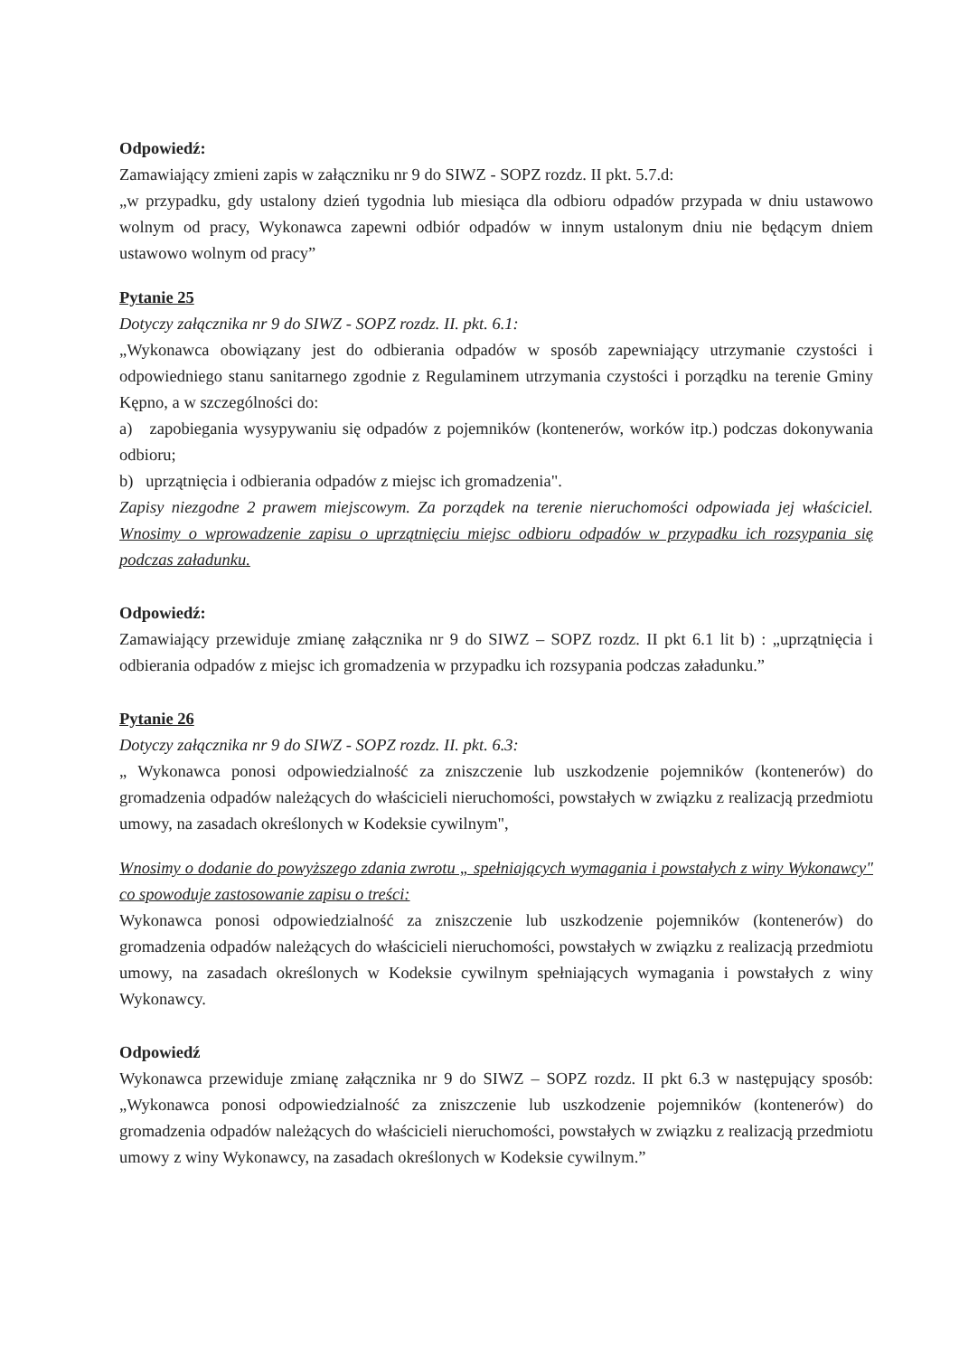Odpowiedź:
Zamawiający zmieni zapis w załączniku nr 9 do SIWZ - SOPZ rozdz. II pkt. 5.7.d:
„w przypadku, gdy ustalony dzień tygodnia lub miesiąca dla odbioru odpadów przypada w dniu ustawowo wolnym od pracy, Wykonawca zapewni odbiór odpadów w innym ustalonym dniu nie będącym dniem ustawowo wolnym od pracy”
Pytanie 25
Dotyczy załącznika nr 9 do SIWZ - SOPZ rozdz. II. pkt. 6.1:
„Wykonawca obowiązany jest do odbierania odpadów w sposób zapewniający utrzymanie czystości i odpowiedniego stanu sanitarnego zgodnie z Regulaminem utrzymania czystości i porządku na terenie Gminy Kępno, a w szczególności do:
a) zapobiegania wysypywaniu się odpadów z pojemników (kontenerów, worków itp.) podczas dokonywania odbioru;
b) uprzątnięcia i odbierania odpadów z miejsc ich gromadzenia".
Zapisy niezgodne 2 prawem miejscowym. Za porządek na terenie nieruchomości odpowiada jej właściciel. Wnosimy o wprowadzenie zapisu o uprzątnięciu miejsc odbioru odpadów w przypadku ich rozsypania się podczas załadunku.
Odpowiedź:
Zamawiający przewiduje zmianę załącznika nr 9 do SIWZ – SOPZ rozdz. II pkt 6.1 lit b) : „uprzątnięcia i odbierania odpadów z miejsc ich gromadzenia w przypadku ich rozsypania podczas załadunku.”
Pytanie 26
Dotyczy załącznika nr 9 do SIWZ - SOPZ rozdz. II. pkt. 6.3:
„ Wykonawca ponosi odpowiedzialność za zniszczenie lub uszkodzenie pojemników (kontenerów) do gromadzenia odpadów należących do właścicieli nieruchomości, powstałych w związku z realizacją przedmiotu umowy, na zasadach określonych w Kodeksie cywilnym",
Wnosimy o dodanie do powyższego zdania zwrotu „ spełniających wymagania i powstałych z winy Wykonawcy" co spowoduje zastosowanie zapisu o treści:
Wykonawca ponosi odpowiedzialność za zniszczenie lub uszkodzenie pojemników (kontenerów) do gromadzenia odpadów należących do właścicieli nieruchomości, powstałych w związku z realizacją przedmiotu umowy, na zasadach określonych w Kodeksie cywilnym spełniających wymagania i powstałych z winy Wykonawcy.
Odpowiedź
Wykonawca przewiduje zmianę załącznika nr 9 do SIWZ – SOPZ rozdz. II pkt 6.3 w następujący sposób: „Wykonawca ponosi odpowiedzialność za zniszczenie lub uszkodzenie pojemników (kontenerów) do gromadzenia odpadów należących do właścicieli nieruchomości, powstałych w związku z realizacją przedmiotu umowy z winy Wykonawcy, na zasadach określonych w Kodeksie cywilnym.”